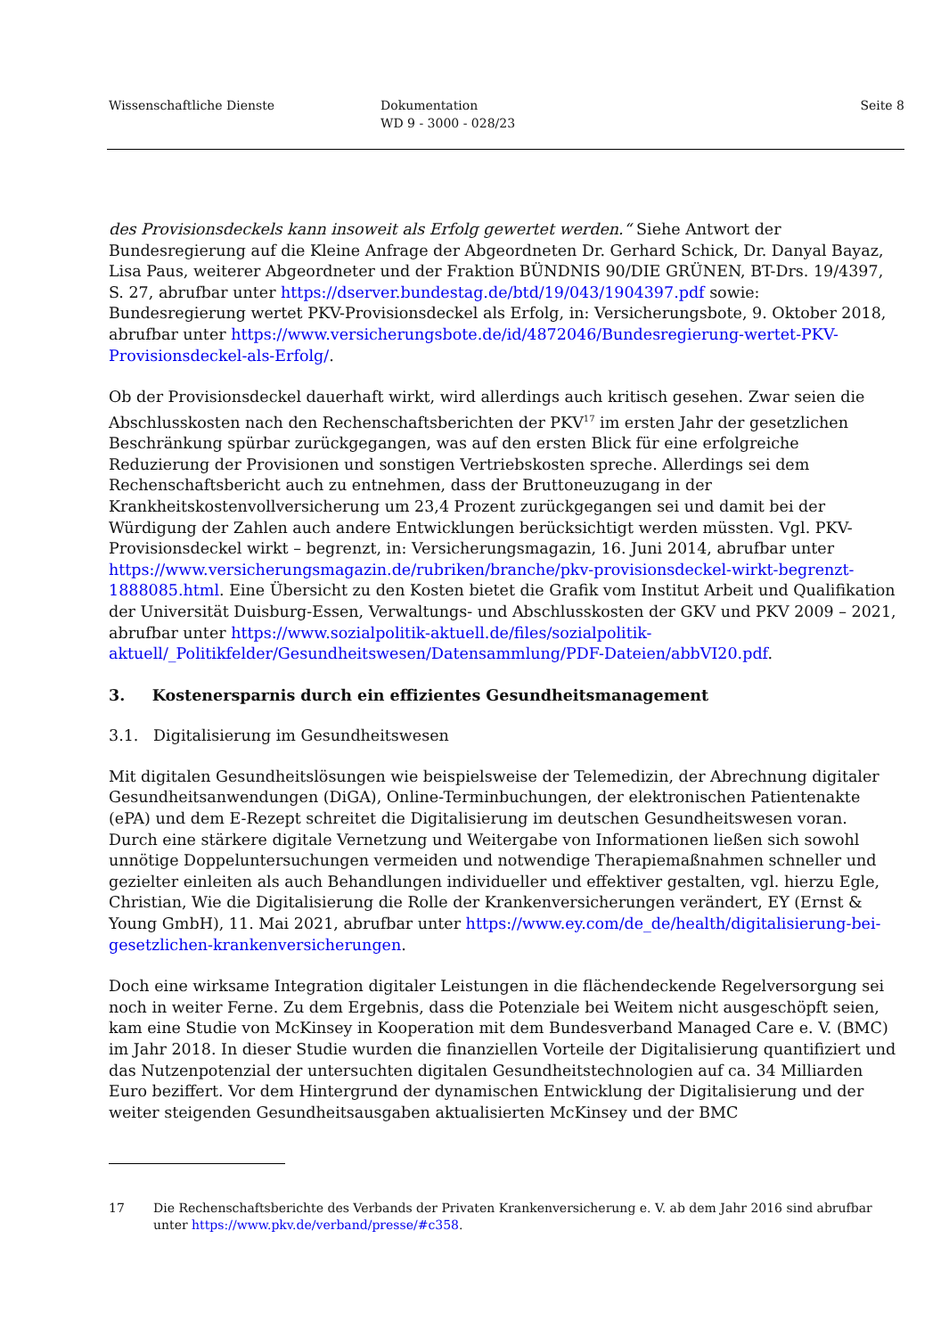Wissenschaftliche Dienste Dokumentation
WD 9 - 3000 - 028/23
Seite 8
des Provisionsdeckels kann insoweit als Erfolg gewertet werden.“ Siehe Antwort der Bundesregierung auf die Kleine Anfrage der Abgeordneten Dr. Gerhard Schick, Dr. Danyal Bayaz, Lisa Paus, weiterer Abgeordneter und der Fraktion BÜNDNIS 90/DIE GRÜNEN, BT-Drs. 19/4397, S. 27, abrufbar unter https://dserver.bundestag.de/btd/19/043/1904397.pdf sowie: Bundesregierung wertet PKV-Provisionsdeckel als Erfolg, in: Versicherungsbote, 9. Oktober 2018, abrufbar unter https://www.versicherungsbote.de/id/4872046/Bundesregierung-wertet-PKV-Provisionsdeckel-als-Erfolg/.
Ob der Provisionsdeckel dauerhaft wirkt, wird allerdings auch kritisch gesehen. Zwar seien die Abschlusskosten nach den Rechenschaftsberichten der PKV<sup>17</sup> im ersten Jahr der gesetzlichen Beschränkung spürbar zurückgegangen, was auf den ersten Blick für eine erfolgreiche Reduzierung der Provisionen und sonstigen Vertriebskosten spreche. Allerdings sei dem Rechenschaftsbericht auch zu entnehmen, dass der Bruttoneuzugang in der Krankheitskostenvollversicherung um 23,4 Prozent zurückgegangen sei und damit bei der Würdigung der Zahlen auch andere Entwicklungen berücksichtigt werden müssten. Vgl. PKV-Provisionsdeckel wirkt – begrenzt, in: Versicherungsmagazin, 16. Juni 2014, abrufbar unter https://www.versicherungsmagazin.de/rubriken/branche/pkv-provisionsdeckel-wirkt-begrenzt-1888085.html. Eine Übersicht zu den Kosten bietet die Grafik vom Institut Arbeit und Qualifikation der Universität Duisburg-Essen, Verwaltungs- und Abschlusskosten der GKV und PKV 2009 – 2021, abrufbar unter https://www.sozialpolitik-aktuell.de/files/sozialpolitik-aktuell/_Politikfelder/Gesundheitswesen/Datensammlung/PDF-Dateien/abbVI20.pdf.
3. Kostenersparnis durch ein effizientes Gesundheitsmanagement
3.1. Digitalisierung im Gesundheitswesen
Mit digitalen Gesundheitslösungen wie beispielsweise der Telemedizin, der Abrechnung digitaler Gesundheitsanwendungen (DiGA), Online-Terminbuchungen, der elektronischen Patientenakte (ePA) und dem E-Rezept schreitet die Digitalisierung im deutschen Gesundheitswesen voran. Durch eine stärkere digitale Vernetzung und Weitergabe von Informationen ließen sich sowohl unnötige Doppeluntersuchungen vermeiden und notwendige Therapiemaßnahmen schneller und gezielter einleiten als auch Behandlungen individueller und effektiver gestalten, vgl. hierzu Egle, Christian, Wie die Digitalisierung die Rolle der Krankenversicherungen verändert, EY (Ernst & Young GmbH), 11. Mai 2021, abrufbar unter https://www.ey.com/de_de/health/digitalisierung-bei-gesetzlichen-krankenversicherungen.
Doch eine wirksame Integration digitaler Leistungen in die flächendeckende Regelversorgung sei noch in weiter Ferne. Zu dem Ergebnis, dass die Potenziale bei Weitem nicht ausgeschöpft seien, kam eine Studie von McKinsey in Kooperation mit dem Bundesverband Managed Care e. V. (BMC) im Jahr 2018. In dieser Studie wurden die finanziellen Vorteile der Digitalisierung quantifiziert und das Nutzenpotenzial der untersuchten digitalen Gesundheitstechnologien auf ca. 34 Milliarden Euro beziffert. Vor dem Hintergrund der dynamischen Entwicklung der Digitalisierung und der weiter steigenden Gesundheitsausgaben aktualisierten McKinsey und der BMC
17 Die Rechenschaftsberichte des Verbands der Privaten Krankenversicherung e. V. ab dem Jahr 2016 sind abrufbar unter https://www.pkv.de/verband/presse/#c358.